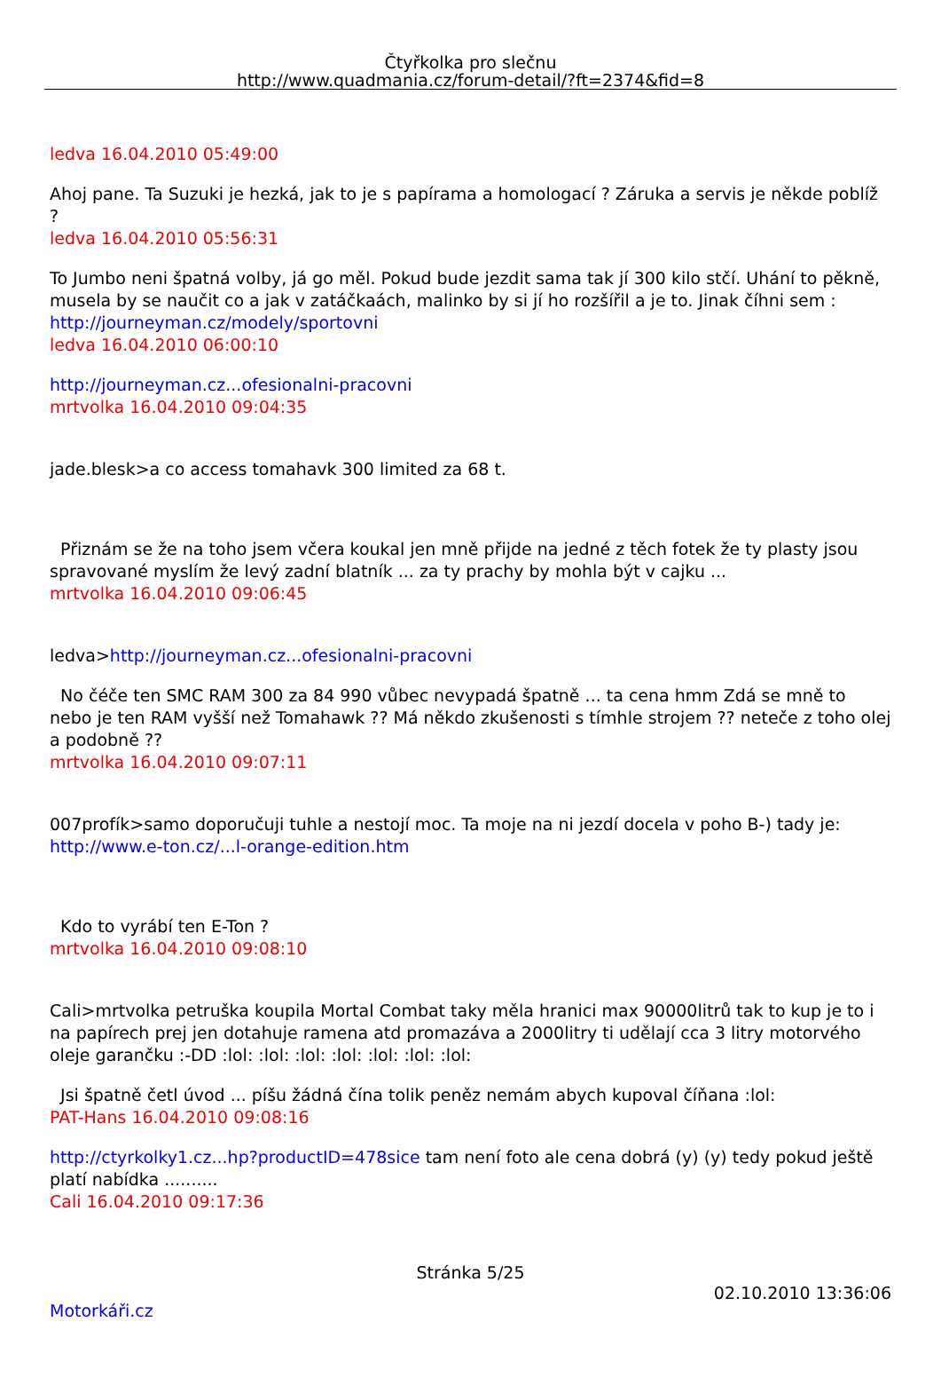Čtyřkolka pro slečnu
http://www.quadmania.cz/forum-detail/?ft=2374&fid=8
ledva 16.04.2010 05:49:00
Ahoj pane. Ta Suzuki je hezká, jak to je s papírama a homologací ? Záruka a servis je někde poblíž ?
ledva 16.04.2010 05:56:31
To Jumbo neni špatná volby, já go měl. Pokud bude jezdit sama tak jí 300 kilo stčí. Uhání to pěkně, musela by se naučit co a jak v zatáčkaách, malinko by si jí ho rozšířil a je to. Jinak číhni sem : http://journeyman.cz/modely/sportovni
ledva 16.04.2010 06:00:10
http://journeyman.cz...ofesionalni-pracovni
mrtvolka 16.04.2010 09:04:35
jade.blesk>a co access tomahavk 300 limited za 68 t.
Přiznám se že na toho jsem včera koukal jen mně přijde na jedné z těch fotek že ty plasty jsou spravované myslím že levý zadní blatník ... za ty prachy by mohla být v cajku ...
mrtvolka 16.04.2010 09:06:45
ledva>http://journeyman.cz...ofesionalni-pracovni
No čéče ten SMC RAM 300 za 84 990 vůbec nevypadá špatně ... ta cena hmm Zdá se mně to nebo je ten RAM vyšší než Tomahawk ?? Má někdo zkušenosti s tímhle strojem ?? neteče z toho olej a podobně ??
mrtvolka 16.04.2010 09:07:11
007profík>samo doporučuji tuhle a nestojí moc. Ta moje na ni jezdí docela v poho B-) tady je: http://www.e-ton.cz/...l-orange-edition.htm
Kdo to vyrábí ten E-Ton ?
mrtvolka 16.04.2010 09:08:10
Cali>mrtvolka petruška koupila Mortal Combat taky měla hranici max 90000litrů tak to kup je to i na papírech prej jen dotahuje ramena atd promazáva a 2000litry ti udělají cca 3 litry motorvého oleje garančku :-DD :lol: :lol: :lol: :lol: :lol: :lol: :lol:
Jsi špatně četl úvod ... píšu žádná čína tolik peněz nemám abych kupoval číňana :lol:
PAT-Hans 16.04.2010 09:08:16
http://ctyrkolky1.cz...hp?productID=478sice tam není foto ale cena dobrá (y) (y) tedy pokud ještě platí nabídka ..........
Cali 16.04.2010 09:17:36
Stránka 5/25
02.10.2010 13:36:06
Motorkáři.cz